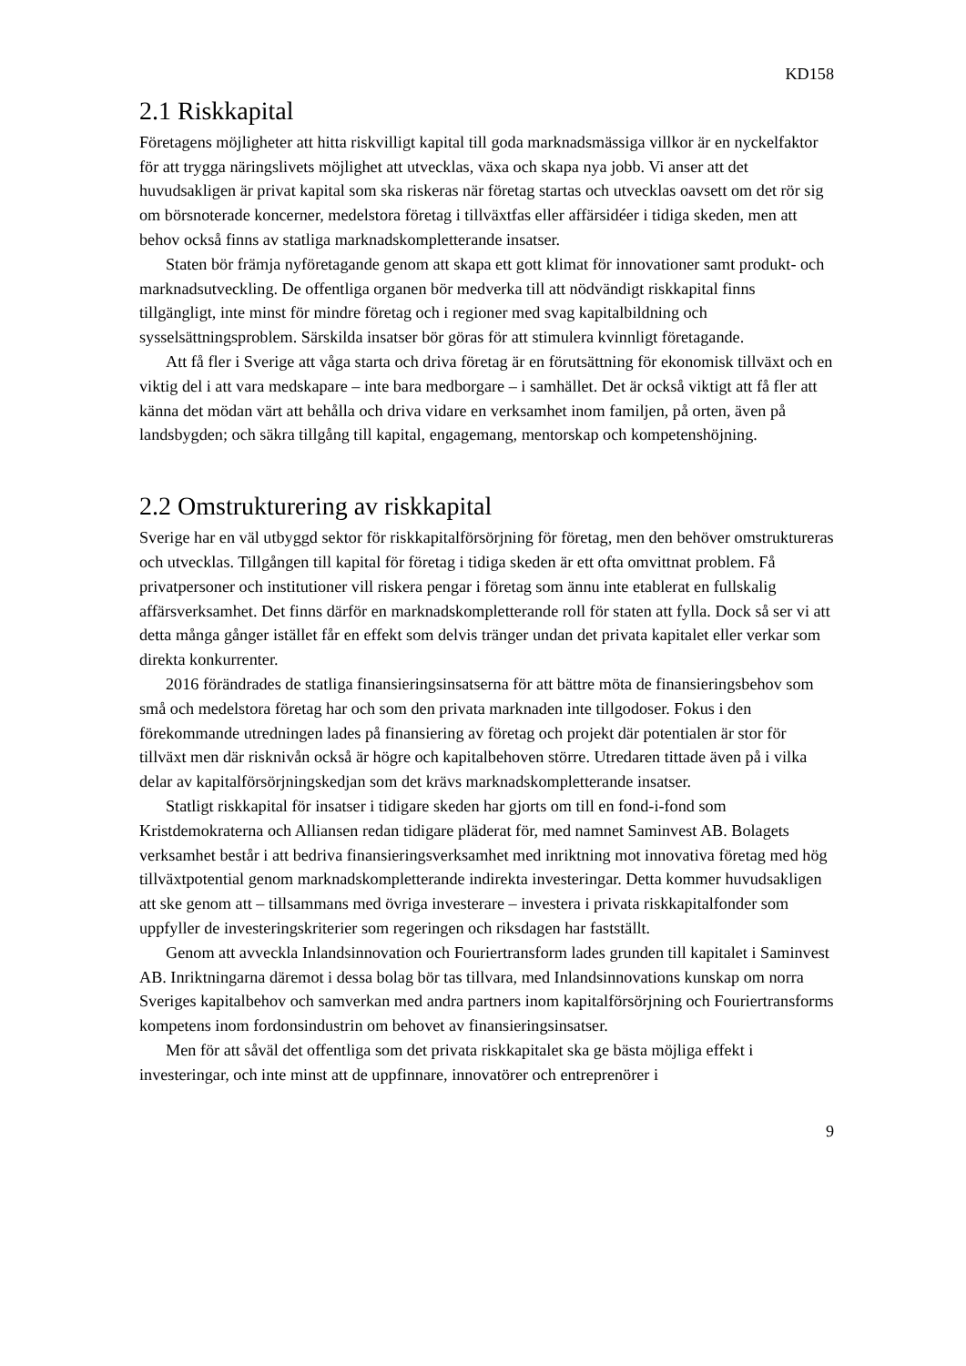KD158
2.1 Riskkapital
Företagens möjligheter att hitta riskvilligt kapital till goda marknadsmässiga villkor är en nyckelfaktor för att trygga näringslivets möjlighet att utvecklas, växa och skapa nya jobb. Vi anser att det huvudsakligen är privat kapital som ska riskeras när företag startas och utvecklas oavsett om det rör sig om börsnoterade koncerner, medelstora företag i tillväxtfas eller affärsidéer i tidiga skeden, men att behov också finns av statliga marknadskompletterande insatser.
Staten bör främja nyföretagande genom att skapa ett gott klimat för innovationer samt produkt- och marknadsutveckling. De offentliga organen bör medverka till att nödvändigt riskkapital finns tillgängligt, inte minst för mindre företag och i regioner med svag kapitalbildning och sysselsättningsproblem. Särskilda insatser bör göras för att stimulera kvinnligt företagande.
Att få fler i Sverige att våga starta och driva företag är en förutsättning för ekonomisk tillväxt och en viktig del i att vara medskapare – inte bara medborgare – i samhället. Det är också viktigt att få fler att känna det mödan värt att behålla och driva vidare en verksamhet inom familjen, på orten, även på landsbygden; och säkra tillgång till kapital, engagemang, mentorskap och kompetenshöjning.
2.2 Omstrukturering av riskkapital
Sverige har en väl utbyggd sektor för riskkapitalförsörjning för företag, men den behöver omstruktureras och utvecklas. Tillgången till kapital för företag i tidiga skeden är ett ofta omvittnat problem. Få privatpersoner och institutioner vill riskera pengar i företag som ännu inte etablerat en fullskalig affärsverksamhet. Det finns därför en marknadskompletterande roll för staten att fylla. Dock så ser vi att detta många gånger istället får en effekt som delvis tränger undan det privata kapitalet eller verkar som direkta konkurrenter.
2016 förändrades de statliga finansieringsinsatserna för att bättre möta de finansieringsbehov som små och medelstora företag har och som den privata marknaden inte tillgodoser. Fokus i den förekommande utredningen lades på finansiering av företag och projekt där potentialen är stor för tillväxt men där risknivån också är högre och kapitalbehoven större. Utredaren tittade även på i vilka delar av kapitalförsörjningskedjan som det krävs marknadskompletterande insatser.
Statligt riskkapital för insatser i tidigare skeden har gjorts om till en fond-i-fond som Kristdemokraterna och Alliansen redan tidigare pläderat för, med namnet Saminvest AB. Bolagets verksamhet består i att bedriva finansieringsverksamhet med inriktning mot innovativa företag med hög tillväxtpotential genom marknadskompletterande indirekta investeringar. Detta kommer huvudsakligen att ske genom att – tillsammans med övriga investerare – investera i privata riskkapitalfonder som uppfyller de investeringskriterier som regeringen och riksdagen har fastställt.
Genom att avveckla Inlandsinnovation och Fouriertransform lades grunden till kapitalet i Saminvest AB. Inriktningarna däremot i dessa bolag bör tas tillvara, med Inlandsinnovations kunskap om norra Sveriges kapitalbehov och samverkan med andra partners inom kapitalförsörjning och Fouriertransforms kompetens inom fordonsindustrin om behovet av finansieringsinsatser.
Men för att såväl det offentliga som det privata riskkapitalet ska ge bästa möjliga effekt i investeringar, och inte minst att de uppfinnare, innovatörer och entreprenörer i
9